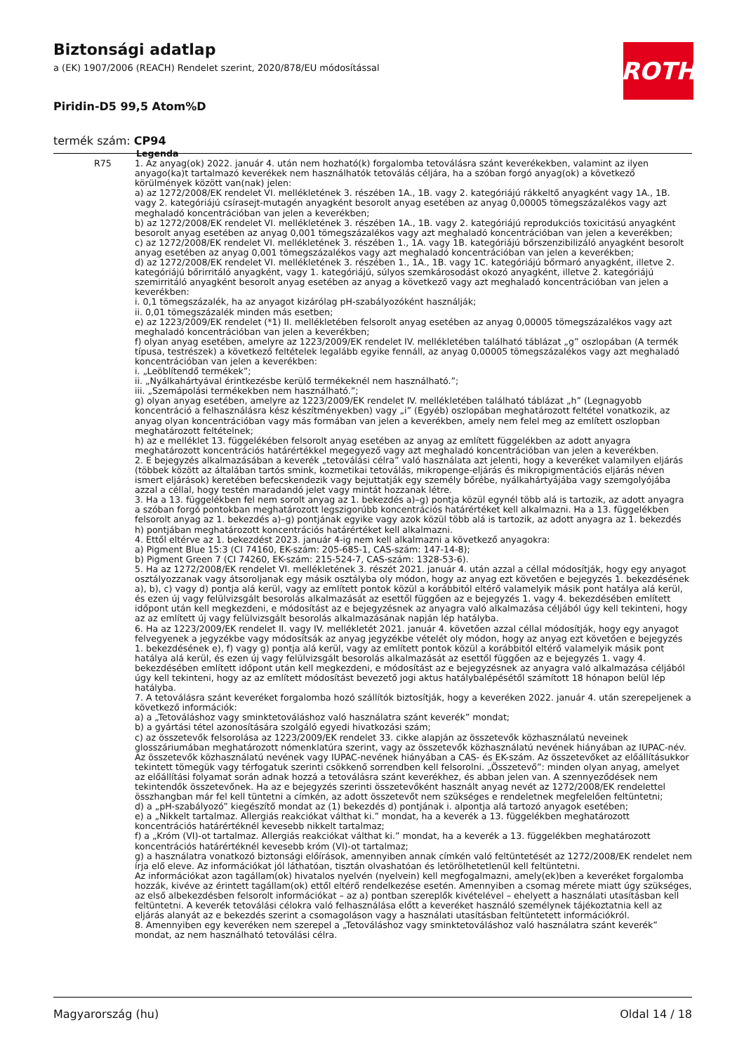Biztonsági adatlap
a (EK) 1907/2006 (REACH) Rendelet szerint, 2020/878/EU módosítással
Piridin-D5 99,5 Atom%D
termék szám: CP94
ROTH
| | Legenda |
| R75 | 1. Az anyag(ok) 2022. január 4. után nem hozható(k) forgalomba tetoválásra szánt keverékekben, valamint az ilyen anyago(ka)t tartalmazó keverékek nem használhatók tetoválás céljára, ha a szóban forgó anyag(ok) a következő körülmények között van(nak) jelen: a) az 1272/2008/EK rendelet VI. mellékletének 3. részében 1A., 1B. vagy 2. kategóriájú rákkeltő anyagként vagy 1A., 1B. vagy 2. kategóriájú csírasejt-mutagén anyagként besorolt anyag esetében az anyag 0,00005 tömegszázalékos vagy azt meghaladó koncentrációban van jelen a keverékben; b) az 1272/2008/EK rendelet VI. mellékletének 3. részében 1A., 1B. vagy 2. kategóriájú reprodukciós toxicitású anyagként besorolt anyag esetében az anyag 0,001 tömegszázalékos vagy azt meghaladó koncentrációban van jelen a keverékben; c) az 1272/2008/EK rendelet VI. mellékletének 3. részében 1., 1A. vagy 1B. kategóriájú bőrszenzibilizáló anyagként besorolt anyag esetében az anyag 0,001 tömegszázalékos vagy azt meghaladó koncentrációban van jelen a keverékben; d) az 1272/2008/EK rendelet VI. mellékletének 3. részében 1., 1A., 1B. vagy 1C. kategóriájú bőrmaró anyagként, illetve 2. kategóriájú bőrirritáló anyagként, vagy 1. kategóriájú, súlyos szemkárosodást okozó anyagként, illetve 2. kategóriájú szemirritáló anyagként besorolt anyag esetében az anyag a következő vagy azt meghaladó koncentrációban van jelen a keverékben: i. 0,1 tömegszázalék, ha az anyagot kizárólag pH-szabályozóként használják; ii. 0,01 tömegszázalék minden más esetben; e) az 1223/2009/EK rendelet (*1) II. mellékletében felsorolt anyag esetében az anyag 0,00005 tömegszázalékos vagy azt meghaladó koncentrációban van jelen a keverékben; f) olyan anyag esetében, amelyre az 1223/2009/EK rendelet IV. mellékletében található táblázat „g” oszlopában (A termék típusa, testrészek) a következő feltételek legalább egyike fennáll, az anyag 0,00005 tömegszázalékos vagy azt meghaladó koncentrációban van jelen a keverékben: i. „Leöblítendő termékek”; ii. „Nyálkahártyával érintkezésbe kerülő termékeknél nem használható.”; iii. „Szemápolási termékekben nem használható.”; g) olyan anyag esetében, amelyre az 1223/2009/EK rendelet IV. mellékletében található táblázat „h” (Legnagyobb koncentráció a felhasználásra kész készítményekben) vagy „i” (Egyéb) oszlopában meghatározott feltétel vonatkozik, az anyag olyan koncentrációban vagy más formában van jelen a keverékben, amely nem felel meg az említett oszlopban meghatározott feltételnek; h) az e melléklet 13. függelékében felsorolt anyag esetében az anyag az említett függelékben az adott anyagra meghatározott koncentrációs határértékkel megegyező vagy azt meghaladó koncentrációban van jelen a keverékben. 2. E bejegyzés alkalmazásában a keverék „tetoválási célra” való használata azt jelenti, hogy a keveréket valamilyen eljárás (többek között az általában tartós smink, kozmetikai tetoválás, mikropenge-eljárás és mikropigmentációs eljárás néven ismert eljárások) keretében befecskendezik vagy bejuttatják egy személy bőrébe, nyálkahártyájába vagy szemgolyójába azzal a céllal, hogy testén maradandó jelet vagy mintát hozzanak létre. 3. Ha a 13. függelékben fel nem sorolt anyag az 1. bekezdés a)–g) pontja közül egynél több alá is tartozik, az adott anyagra a szóban forgó pontokban meghatározott legszigorúbb koncentrációs határértéket kell alkalmazni. Ha a 13. függelékben felsorolt anyag az 1. bekezdés a)–g) pontjának egyike vagy azok közül több alá is tartozik, az adott anyagra az 1. bekezdés h) pontjában meghatározott koncentrációs határértéket kell alkalmazni. 4. Ettől eltérve az 1. bekezdést 2023. január 4-ig nem kell alkalmazni a következő anyagokra: a) Pigment Blue 15:3 (CI 74160, EK-szám: 205-685-1, CAS-szám: 147-14-8); b) Pigment Green 7 (CI 74260, EK-szám: 215-524-7, CAS-szám: 1328-53-6). 5. Ha az 1272/2008/EK rendelet VI. mellékletének 3. részét 2021. január 4. után azzal a céllal módosítják, hogy egy anyagot osztályozzanak vagy átsoroljanak egy másik osztályba oly módon, hogy az anyag ezt követően e bejegyzés 1. bekezdésének a), b), c) vagy d) pontja alá kerül, vagy az említett pontok közül a korábbitól eltérő valamelyik másik pont hatálya alá kerül, és ezen új vagy felülvizsgált besorolás alkalmazását az esettől függően az e bejegyzés 1. vagy 4. bekezdésében említett időpont után kell megkezdeni, e módosítást az e bejegyzésnek az anyagra való alkalmazása céljából úgy kell tekinteni, hogy az az említett új vagy felülvizsgált besorolás alkalmazásának napján lép hatályba. 6. Ha az 1223/2009/EK rendelet II. vagy IV. mellékletét 2021. január 4. követően azzal céllal módosítják, hogy egy anyagot felvegyenek a jegyzékbe vagy módosítsák az anyag jegyzékbe vételét oly módon, hogy az anyag ezt követően e bejegyzés 1. bekezdésének e), f) vagy g) pontja alá kerül, vagy az említett pontok közül a korábbitól eltérő valamelyik másik pont hatálya alá kerül, és ezen új vagy felülvizsgált besorolás alkalmazását az esettől függően az e bejegyzés 1. vagy 4. bekezdésében említett időpont után kell megkezdeni, e módosítást az e bejegyzésnek az anyagra való alkalmazása céljából úgy kell tekinteni, hogy az az említett módosítást bevezető jogi aktus hatálybalépésétől számított 18 hónapon belül lép hatályba. 7. A tetoválásra szánt keveréket forgalomba hozó szállítók biztosítják, hogy a keveréken 2022. január 4. után szerepeljenek a következő információk: a) a „Tetováláshoz vagy sminktetováláshoz való használatra szánt keverék” mondat; b) a gyártási tétel azonosítására szolgáló egyedi hivatkozási szám; c) az összetevők felsorolása az 1223/2009/EK rendelet 33. cikke alapján az összetevők közhasználatú neveinek glosszáriumában meghatározott nómenklatúra szerint, vagy az összetevők közhasználatú nevének hiányában az IUPAC-név. Az összetevők közhasználatú nevének vagy IUPAC-nevének hiányában a CAS- és EK-szám. Az összetevőket az előállításukkor tekintett tömegük vagy térfogatuk szerinti csökkenő sorrendben kell felsorolni. „Összetevő”: minden olyan anyag, amelyet az előállítási folyamat során adnak hozzá a tetoválásra szánt keverékhez, és abban jelen van. A szennyeződések nem tekintendők összetevőnek. Ha az e bejegyzés szerinti összetevőként használt anyag nevét az 1272/2008/EK rendelettel összhangban már fel kell tüntetni a címkén, az adott összetevőt nem szükséges e rendeletnek megfelelően feltüntetni; d) a „pH-szabályozó” kiegészítő mondat az (1) bekezdés d) pontjának i. alpontja alá tartozó anyagok esetében; e) a „Nikkelt tartalmaz. Allergiás reakciókat válthat ki.” mondat, ha a keverék a 13. függelékben meghatározott koncentrációs határértéknél kevesebb nikkelt tartalmaz; f) a „Króm (VI)-ot tartalmaz. Allergiás reakciókat válthat ki.” mondat, ha a keverék a 13. függelékben meghatározott koncentrációs határértéknél kevesebb króm (VI)-ot tartalmaz; g) a használatra vonatkozó biztonsági előírások, amennyiben annak címkén való feltüntetését az 1272/2008/EK rendelet nem írja elő eleve. Az információkat jól láthatóan, tisztán olvashatóan és letörölhetetlenül kell feltüntetni. Az információkat azon tagállam(ok) hivatalos nyelvén (nyelvein) kell megfogalmazni, amely(ek)ben a keveréket forgalomba hozzák, kivéve az érintett tagállam(ok) ettől eltérő rendelkezése esetén. Amennyiben a csomag mérete miatt úgy szükséges, az első albekezdésben felsorolt információkat – az a) pontban szereplők kivételével – ehelyett a használati utasításban kell feltüntetni. A keverék tetoválási célokra való felhasználása előtt a keveréket használó személynek tájékoztatnia kell az eljárás alanyát az e bekezdés szerint a csomagoláson vagy a használati utasításban feltüntetett információkról. 8. Amennyiben egy keveréken nem szerepel a „Tetováláshoz vagy sminktetováláshoz való használatra szánt keverék” mondat, az nem használható tetoválási célra. |
Magyarország (hu) Oldal 14 / 18